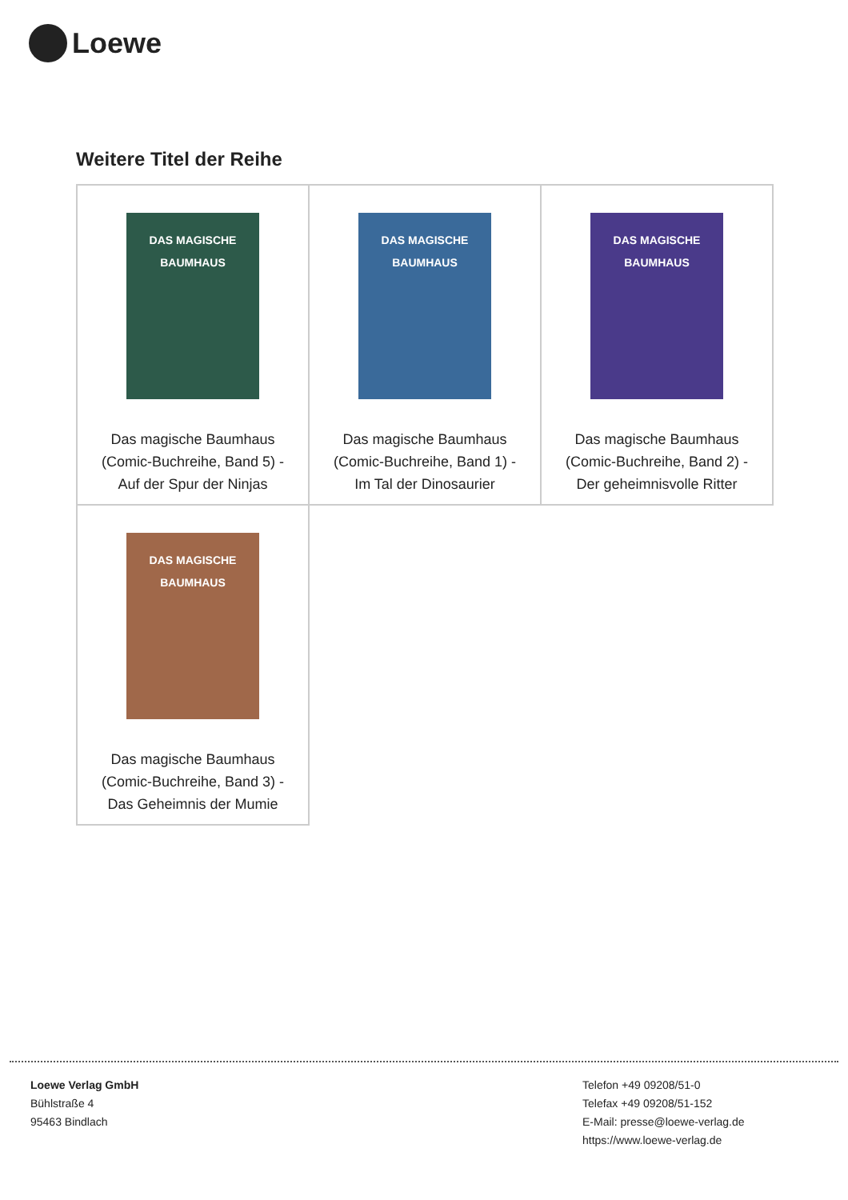Loewe
Weitere Titel der Reihe
| DAS MAGISCHE BAUMHAUS Das magische Baumhaus (Comic-Buchreihe, Band 5) - Auf der Spur der Ninjas | DAS MAGISCHE BAUMHAUS Das magische Baumhaus (Comic-Buchreihe, Band 1) - Im Tal der Dinosaurier | DAS MAGISCHE BAUMHAUS Das magische Baumhaus (Comic-Buchreihe, Band 2) - Der geheimnisvolle Ritter |
| DAS MAGISCHE BAUMHAUS Das magische Baumhaus (Comic-Buchreihe, Band 3) - Das Geheimnis der Mumie | | |
Loewe Verlag GmbH
Bühlstraße 4
95463 Bindlach
Telefon +49 09208/51-0
Telefax +49 09208/51-152
E-Mail: presse@loewe-verlag.de
https://www.loewe-verlag.de